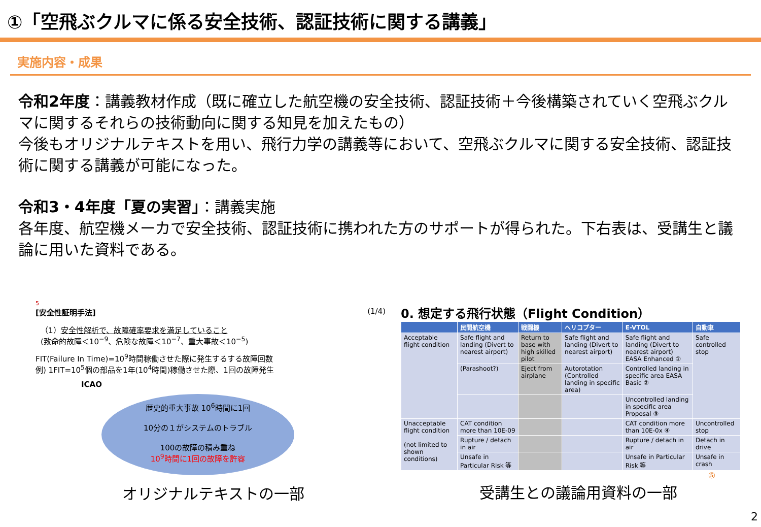①「空飛ぶクルマに係る安全技術、認証技術に関する講義」
実施内容・成果
令和2年度：講義教材作成（既に確立した航空機の安全技術、認証技術＋今後構築されていく空飛ぶクルマに関するそれらの技術動向に関する知見を加えたもの）
今後もオリジナルテキストを用い、飛行力学の講義等において、空飛ぶクルマに関する安全技術、認証技術に関する講義が可能になった。
令和3・4年度「夏の実習」：講義実施
各年度、航空機メーカで安全技術、認証技術に携われた方のサポートが得られた。下右表は、受講生と議論に用いた資料である。
5
[安全性証明手法] (1/4)
（1）安全性解析で、故障確率要求を満足していること
(致命的故障＜10<sup>−9</sup>、危険な故障＜10<sup>−7</sup>、重大事故＜10<sup>−5</sup>)
FIT(Failure In Time)=10<sup>9</sup>時間稼働させた際に発生するする故障回数
例) 1FIT=10<sup>5</sup>個の部品を1年(10<sup>4</sup>時間)稼働させた際、1回の故障発生
ICAO
歴史的重大事故 10<sup>6</sup>時間に1回
10分の１がシステムのトラブル
100の故障の積み重ね
10<sup>9</sup>時間に1回の故障を許容
オリジナルテキストの一部
0. 想定する飛行状態（Flight Condition）
| | 民間航空機 | 戦闘機 | ヘリコプター | E-VTOL | 自動車 |
| --- | --- | --- | --- | --- | --- |
| Acceptable flight condition | Safe flight and landing (Divert to nearest airport) | Return to base with high skilled pilot | Safe flight and landing (Divert to nearest airport) | Safe flight and landing (Divert to nearest airport) EASA Enhanced ① | Safe controlled stop |
| | (Parashoot?) | Eject from airplane | Autorotation (Controlled landing in specific area) | Controlled landing in specific area EASA Basic ② | |
| | | | | Uncontrolled landing in specific area Proposal ③ | |
| Unacceptable flight condition (not limited to shown conditions) | CAT condition more than 10E-09 | | | CAT condition more than 10E-0x ④ | Uncontrolled stop |
| | Rupture / detach in air | | | Rupture / detach in air | Detach in drive |
| | Unsafe in Particular Risk 等 | | | Unsafe in Particular Risk 等 | Unsafe in crash |
⑤
受講生との議論用資料の一部
2